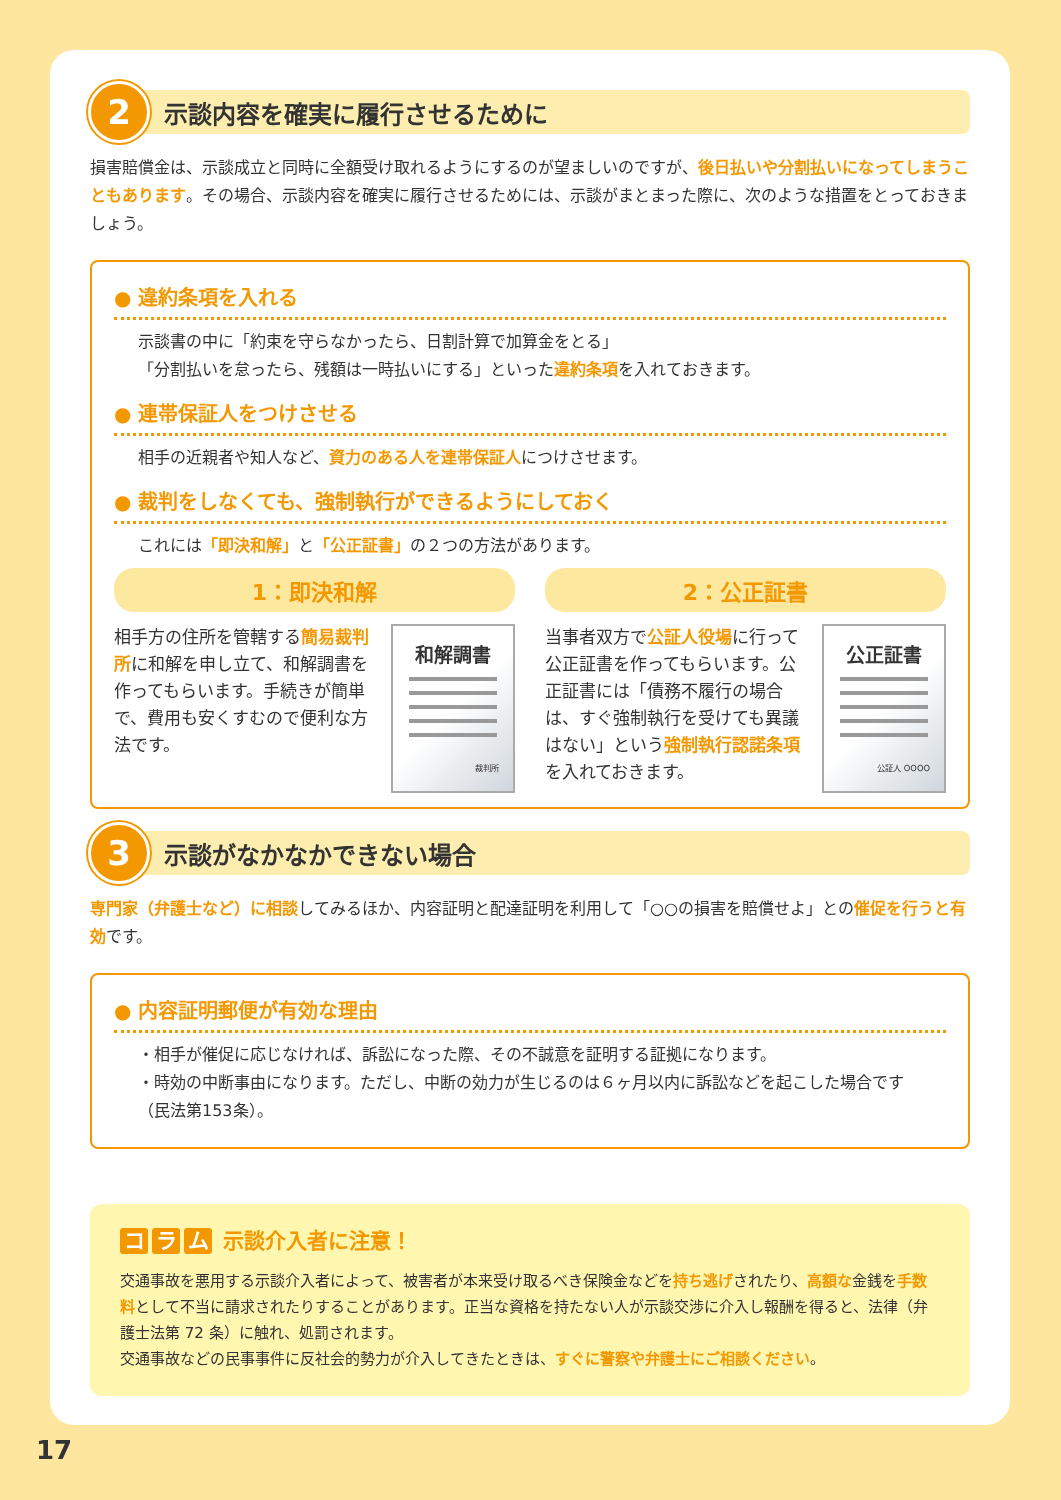2
示談内容を確実に履行させるために
損害賠償金は、示談成立と同時に全額受け取れるようにするのが望ましいのですが、後日払いや分割払いになってしまうこともあります。その場合、示談内容を確実に履行させるためには、示談がまとまった際に、次のような措置をとっておきましょう。
● 違約条項を入れる
示談書の中に「約束を守らなかったら、日割計算で加算金をとる」
「分割払いを怠ったら、残額は一時払いにする」といった違約条項を入れておきます。
● 連帯保証人をつけさせる
相手の近親者や知人など、資力のある人を連帯保証人につけさせます。
● 裁判をしなくても、強制執行ができるようにしておく
これには「即決和解」と「公正証書」の２つの方法があります。
1：即決和解
相手方の住所を管轄する簡易裁判所に和解を申し立て、和解調書を作ってもらいます。手続きが簡単で、費用も安くすむので便利な方法です。
和解調書
裁判所
2：公正証書
当事者双方で公証人役場に行って公正証書を作ってもらいます。公正証書には「債務不履行の場合は、すぐ強制執行を受けても異議はない」という強制執行認諾条項を入れておきます。
公正証書
公証人 OOOO
3
示談がなかなかできない場合
専門家（弁護士など）に相談してみるほか、内容証明と配達証明を利用して「○○の損害を賠償せよ」との催促を行うと有効です。
● 内容証明郵便が有効な理由
・相手が催促に応じなければ、訴訟になった際、その不誠意を証明する証拠になります。
・時効の中断事由になります。ただし、中断の効力が生じるのは６ヶ月以内に訴訟などを起こした場合です（民法第153条）。
コ ラ ム 示談介入者に注意！
交通事故を悪用する示談介入者によって、被害者が本来受け取るべき保険金などを持ち逃げされたり、高額な金銭を手数料として不当に請求されたりすることがあります。正当な資格を持たない人が示談交渉に介入し報酬を得ると、法律（弁護士法第 72 条）に触れ、処罰されます。
交通事故などの民事事件に反社会的勢力が介入してきたときは、すぐに警察や弁護士にご相談ください。
17